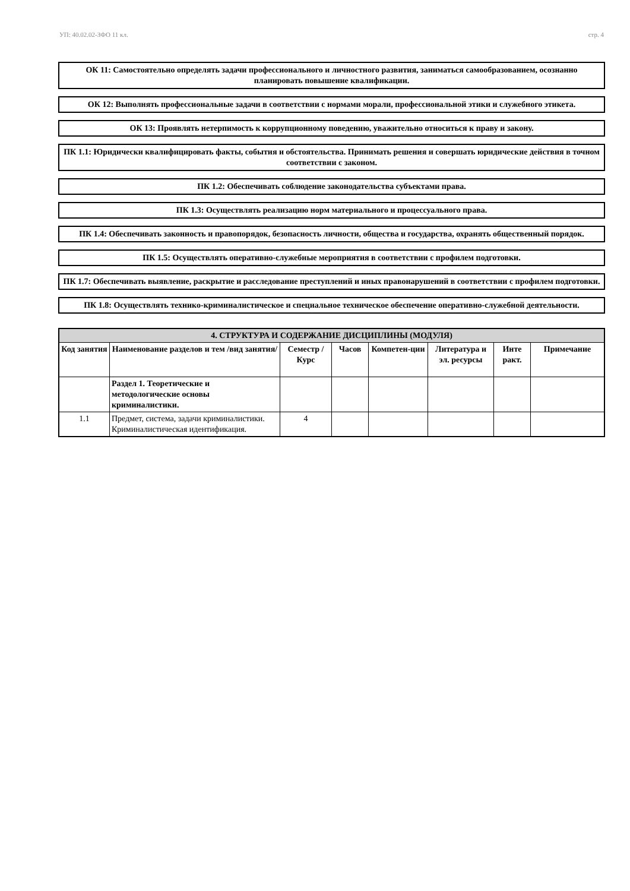УП: 40.02.02-ЗФО 11 кл. стр. 4
ОК 11: Самостоятельно определять задачи профессионального и личностного развития, заниматься самообразованием, осознанно планировать повышение квалификации.
ОК 12: Выполнять профессиональные задачи в соответствии с нормами морали, профессиональной этики и служебного этикета.
ОК 13: Проявлять нетерпимость к коррупционному поведению, уважительно относиться к праву и закону.
ПК 1.1: Юридически квалифицировать факты, события и обстоятельства. Принимать решения и совершать юридические действия в точном соответствии с законом.
ПК 1.2: Обеспечивать соблюдение законодательства субъектами права.
ПК 1.3: Осуществлять реализацию норм материального и процессуального права.
ПК 1.4: Обеспечивать законность и правопорядок, безопасность личности, общества и государства, охранять общественный порядок.
ПК 1.5: Осуществлять оперативно-служебные мероприятия в соответствии с профилем подготовки.
ПК 1.7: Обеспечивать выявление, раскрытие и расследование преступлений и иных правонарушений в соответствии с профилем подготовки.
ПК 1.8: Осуществлять технико-криминалистическое и специальное техническое обеспечение оперативно-служебной деятельности.
| 4. СТРУКТУРА И СОДЕРЖАНИЕ ДИСЦИПЛИНЫ (МОДУЛЯ) | | | | | | | |
| --- | --- | --- | --- | --- | --- | --- | --- |
| Код занятия | Наименование разделов и тем /вид занятия/ | Семестр / Курс | Часов | Компетен-ции | Литература и эл. ресурсы | Инте ракт. | Примечание |
| | Раздел 1. Теоретические и методологические основы криминалистики. | | | | | | |
| 1.1 | Предмет, система, задачи криминалистики. Криминалистическая идентификация. | 4 | | | | | |